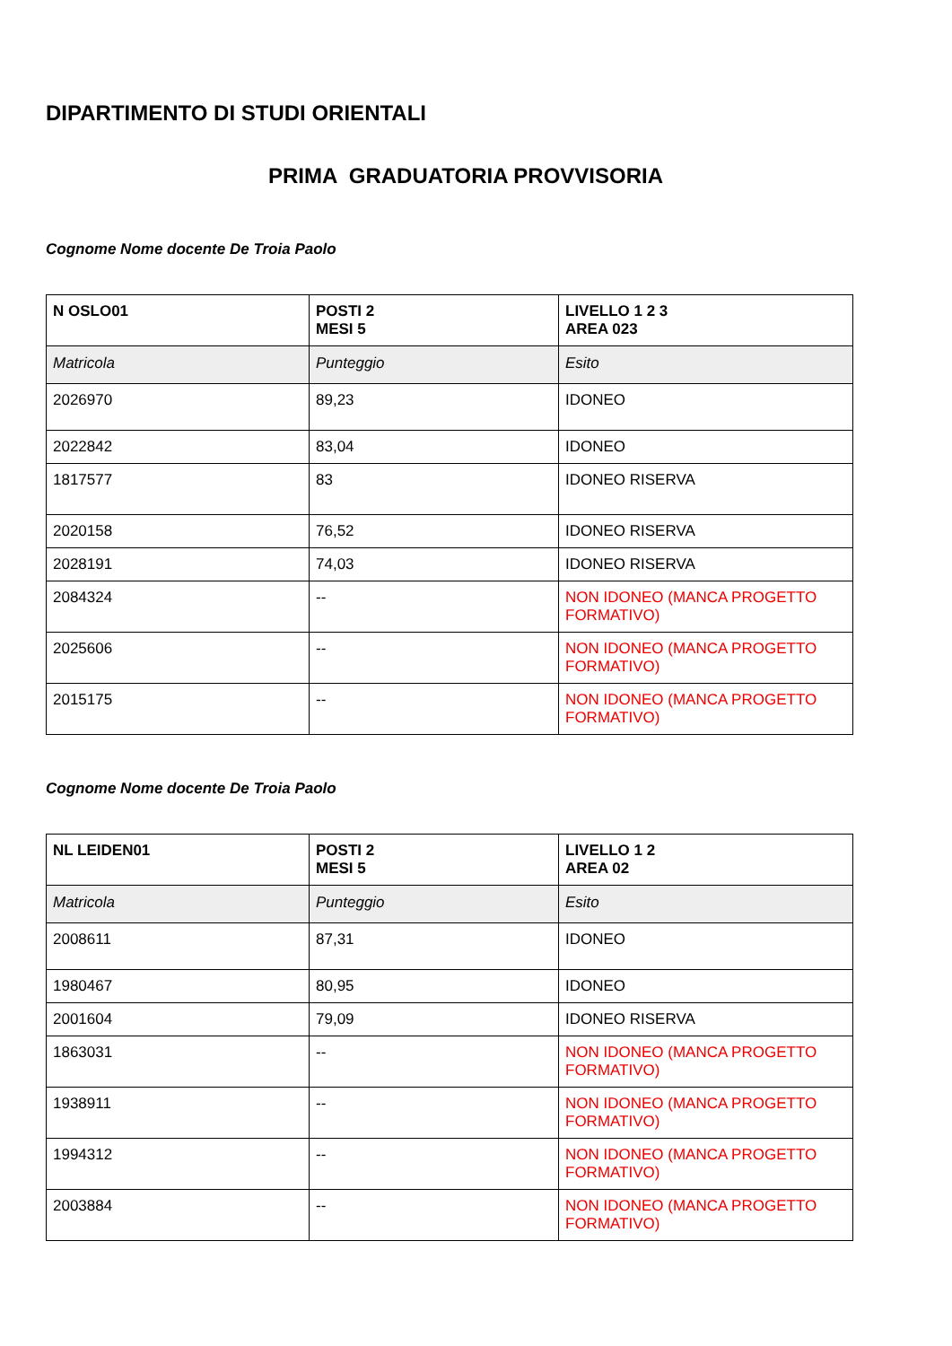DIPARTIMENTO DI STUDI ORIENTALI
PRIMA GRADUATORIA PROVVISORIA
Cognome Nome docente De Troia Paolo
| N OSLO01 | POSTI 2 MESI 5 | LIVELLO 1 2 3 AREA 023 |
| Matricola | Punteggio | Esito |
| 2026970 | 89,23 | IDONEO |
| 2022842 | 83,04 | IDONEO |
| 1817577 | 83 | IDONEO RISERVA |
| 2020158 | 76,52 | IDONEO RISERVA |
| 2028191 | 74,03 | IDONEO RISERVA |
| 2084324 | -- | NON IDONEO (MANCA PROGETTO FORMATIVO) |
| 2025606 | -- | NON IDONEO (MANCA PROGETTO FORMATIVO) |
| 2015175 | -- | NON IDONEO (MANCA PROGETTO FORMATIVO) |
Cognome Nome docente De Troia Paolo
| NL LEIDEN01 | POSTI 2 MESI 5 | LIVELLO 1 2 AREA 02 |
| Matricola | Punteggio | Esito |
| 2008611 | 87,31 | IDONEO |
| 1980467 | 80,95 | IDONEO |
| 2001604 | 79,09 | IDONEO RISERVA |
| 1863031 | -- | NON IDONEO (MANCA PROGETTO FORMATIVO) |
| 1938911 | -- | NON IDONEO (MANCA PROGETTO FORMATIVO) |
| 1994312 | -- | NON IDONEO (MANCA PROGETTO FORMATIVO) |
| 2003884 | -- | NON IDONEO (MANCA PROGETTO FORMATIVO) |